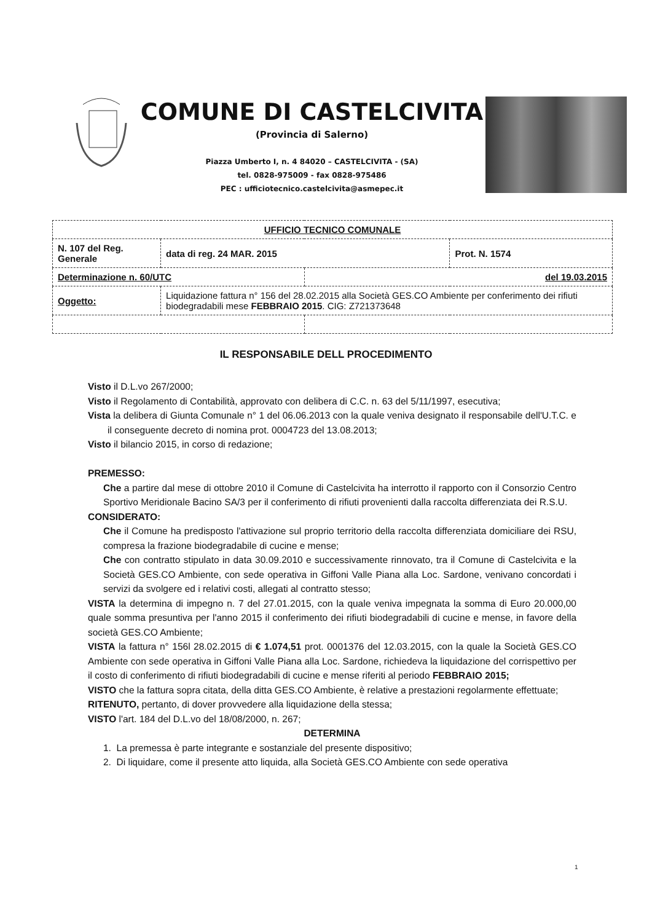COMUNE DI CASTELCIVITA
(Provincia di Salerno)
Piazza Umberto I, n. 4 84020 – CASTELCIVITA - (SA)
tel. 0828-975009 - fax 0828-975486
PEC : ufficiotecnico.castelcivita@asmepec.it
| UFFICIO TECNICO COMUNALE | | | |
| N. 107 del Reg. Generale | data di reg. 24 MAR. 2015 | | Prot. N. 1574 |
| Determinazione n. 60/UTC | | del 19.03.2015 | |
| Oggetto: | Liquidazione fattura n° 156 del 28.02.2015 alla Società GES.CO Ambiente per conferimento dei rifiuti biodegradabili mese FEBBRAIO 2015 . CIG: Z721373648 | | |
IL RESPONSABILE DELL PROCEDIMENTO
Visto il D.L.vo 267/2000;
Visto il Regolamento di Contabilità, approvato con delibera di C.C. n. 63 del 5/11/1997, esecutiva;
Vista la delibera di Giunta Comunale n° 1 del 06.06.2013 con la quale veniva designato il responsabile dell'U.T.C. e il conseguente decreto di nomina prot. 0004723 del 13.08.2013;
Visto il bilancio 2015, in corso di redazione;
PREMESSO:
Che a partire dal mese di ottobre 2010 il Comune di Castelcivita ha interrotto il rapporto con il Consorzio Centro Sportivo Meridionale Bacino SA/3 per il conferimento di rifiuti provenienti dalla raccolta differenziata dei R.S.U.
CONSIDERATO:
Che il Comune ha predisposto l'attivazione sul proprio territorio della raccolta differenziata domiciliare dei RSU, compresa la frazione biodegradabile di cucine e mense;
Che con contratto stipulato in data 30.09.2010 e successivamente rinnovato, tra il Comune di Castelcivita e la Società GES.CO Ambiente, con sede operativa in Giffoni Valle Piana alla Loc. Sardone, venivano concordati i servizi da svolgere ed i relativi costi, allegati al contratto stesso;
VISTA la determina di impegno n. 7 del 27.01.2015, con la quale veniva impegnata la somma di Euro 20.000,00 quale somma presuntiva per l'anno 2015 il conferimento dei rifiuti biodegradabili di cucine e mense, in favore della società GES.CO Ambiente;
VISTA la fattura n° 156l 28.02.2015 di € 1.074,51 prot. 0001376 del 12.03.2015, con la quale la Società GES.CO Ambiente con sede operativa in Giffoni Valle Piana alla Loc. Sardone, richiedeva la liquidazione del corrispettivo per il costo di conferimento di rifiuti biodegradabili di cucine e mense riferiti al periodo FEBBRAIO 2015;
VISTO che la fattura sopra citata, della ditta GES.CO Ambiente, è relative a prestazioni regolarmente effettuate;
RITENUTO, pertanto, di dover provvedere alla liquidazione della stessa;
VISTO l'art. 184 del D.L.vo del 18/08/2000, n. 267;
DETERMINA
1. La premessa è parte integrante e sostanziale del presente dispositivo;
2. Di liquidare, come il presente atto liquida, alla Società GES.CO Ambiente con sede operativa
1